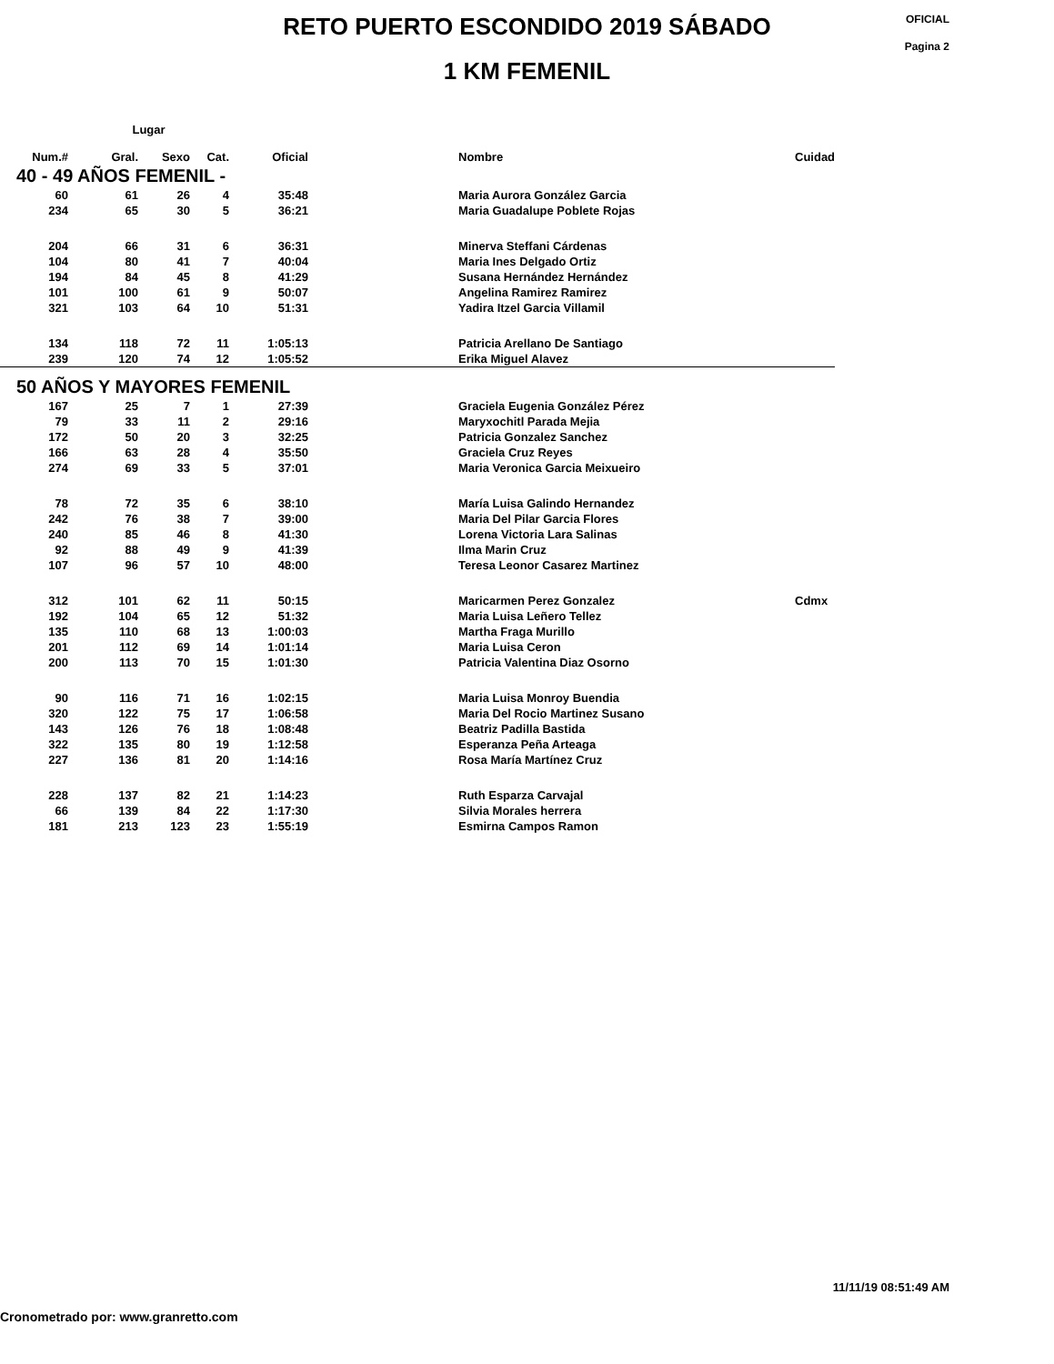RETO PUERTO ESCONDIDO 2019 SÁBADO
1 KM FEMENIL
OFICIAL
Pagina 2
| | Lugar | | | | | | |
| --- | --- | --- | --- | --- | --- | --- | --- |
| Num.# | Gral. | Sexo | Cat. | Oficial | | Nombre | Cuidad |
| 40 - 49 AÑOS FEMENIL - | | | | | | | |
| 60 | 61 | 26 | 4 | 35:48 | | Maria Aurora González Garcia | |
| 234 | 65 | 30 | 5 | 36:21 | | Maria Guadalupe Poblete Rojas | |
| 204 | 66 | 31 | 6 | 36:31 | | Minerva Steffani Cárdenas | |
| 104 | 80 | 41 | 7 | 40:04 | | Maria Ines Delgado Ortiz | |
| 194 | 84 | 45 | 8 | 41:29 | | Susana Hernández Hernández | |
| 101 | 100 | 61 | 9 | 50:07 | | Angelina Ramirez Ramirez | |
| 321 | 103 | 64 | 10 | 51:31 | | Yadira Itzel Garcia Villamil | |
| 134 | 118 | 72 | 11 | 1:05:13 | | Patricia Arellano De Santiago | |
| 239 | 120 | 74 | 12 | 1:05:52 | | Erika Miguel Alavez | |
| 50 AÑOS Y MAYORES FEMENIL | | | | | | | |
| 167 | 25 | 7 | 1 | 27:39 | | Graciela Eugenia González Pérez | |
| 79 | 33 | 11 | 2 | 29:16 | | Maryxochitl Parada Mejia | |
| 172 | 50 | 20 | 3 | 32:25 | | Patricia Gonzalez Sanchez | |
| 166 | 63 | 28 | 4 | 35:50 | | Graciela Cruz Reyes | |
| 274 | 69 | 33 | 5 | 37:01 | | Maria Veronica Garcia Meixueiro | |
| 78 | 72 | 35 | 6 | 38:10 | | María Luisa Galindo Hernandez | |
| 242 | 76 | 38 | 7 | 39:00 | | Maria Del Pilar Garcia Flores | |
| 240 | 85 | 46 | 8 | 41:30 | | Lorena Victoria Lara Salinas | |
| 92 | 88 | 49 | 9 | 41:39 | | Ilma Marin Cruz | |
| 107 | 96 | 57 | 10 | 48:00 | | Teresa Leonor Casarez Martinez | |
| 312 | 101 | 62 | 11 | 50:15 | | Maricarmen Perez Gonzalez | Cdmx |
| 192 | 104 | 65 | 12 | 51:32 | | Maria Luisa Leñero Tellez | |
| 135 | 110 | 68 | 13 | 1:00:03 | | Martha Fraga Murillo | |
| 201 | 112 | 69 | 14 | 1:01:14 | | Maria Luisa Ceron | |
| 200 | 113 | 70 | 15 | 1:01:30 | | Patricia Valentina Diaz Osorno | |
| 90 | 116 | 71 | 16 | 1:02:15 | | Maria Luisa Monroy Buendia | |
| 320 | 122 | 75 | 17 | 1:06:58 | | Maria Del Rocio Martinez Susano | |
| 143 | 126 | 76 | 18 | 1:08:48 | | Beatriz Padilla Bastida | |
| 322 | 135 | 80 | 19 | 1:12:58 | | Esperanza Peña Arteaga | |
| 227 | 136 | 81 | 20 | 1:14:16 | | Rosa María Martínez Cruz | |
| 228 | 137 | 82 | 21 | 1:14:23 | | Ruth Esparza Carvajal | |
| 66 | 139 | 84 | 22 | 1:17:30 | | Silvia Morales herrera | |
| 181 | 213 | 123 | 23 | 1:55:19 | | Esmirna Campos Ramon | |
11/11/19 08:51:49 AM
Cronometrado por: www.granretto.com